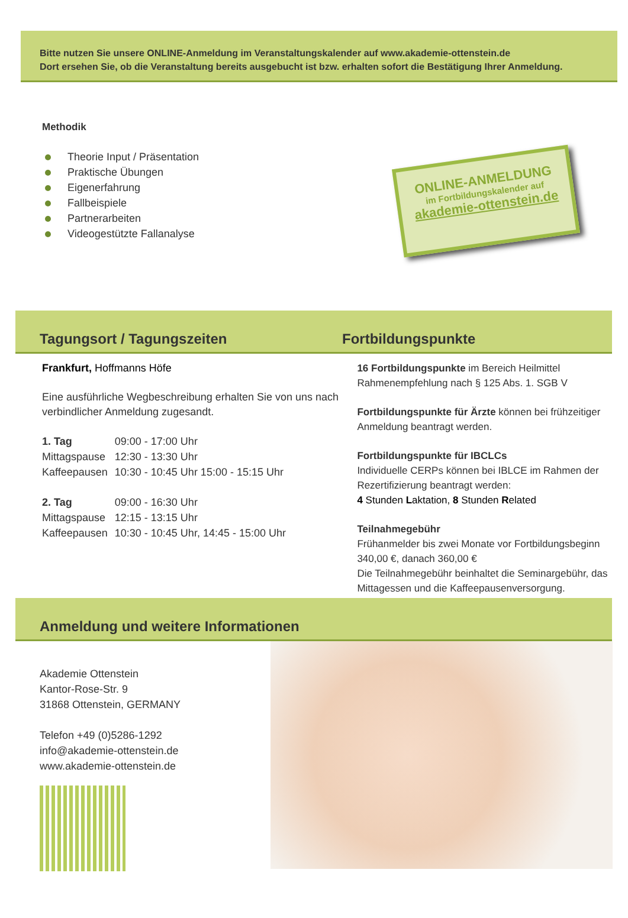Bitte nutzen Sie unsere ONLINE-Anmeldung im Veranstaltungskalender auf www.akademie-ottenstein.de
Dort ersehen Sie, ob die Veranstaltung bereits ausgebucht ist bzw. erhalten sofort die Bestätigung Ihrer Anmeldung.
Methodik
Theorie Input / Präsentation
Praktische Übungen
Eigenerfahrung
Fallbeispiele
Partnerarbeiten
Videogestützte Fallanalyse
ONLINE-ANMELDUNG
im Fortbildungskalender auf
akademie-ottenstein.de
Tagungsort / Tagungszeiten Fortbildungspunkte
Frankfurt, Hoffmanns Höfe
Eine ausführliche Wegbeschreibung erhalten Sie von uns nach verbindlicher Anmeldung zugesandt.
| 1. Tag | 09:00 - 17:00 Uhr |
| Mittagspause | 12:30 - 13:30 Uhr |
| Kaffeepausen | 10:30 - 10:45 Uhr 15:00 - 15:15 Uhr |
| 2. Tag | 09:00 - 16:30 Uhr |
| Mittagspause | 12:15 - 13:15 Uhr |
| Kaffeepausen | 10:30 - 10:45 Uhr, 14:45 - 15:00 Uhr |
16 Fortbildungspunkte im Bereich Heilmittel Rahmenempfehlung nach § 125 Abs. 1. SGB V
Fortbildungspunkte für Ärzte können bei frühzeitiger Anmeldung beantragt werden.
Fortbildungspunkte für IBCLCs
Individuelle CERPs können bei IBLCE im Rahmen der Rezertifizierung beantragt werden:
4 Stunden Laktation, 8 Stunden Related
Teilnahmegebühr
Frühanmelder bis zwei Monate vor Fortbildungsbeginn 340,00 €, danach 360,00 €
Die Teilnahmegebühr beinhaltet die Seminargebühr, das Mittagessen und die Kaffeepausenversorgung.
Anmeldung und weitere Informationen
Akademie Ottenstein
Kantor-Rose-Str. 9
31868 Ottenstein, GERMANY
Telefon +49 (0)5286-1292
info@akademie-ottenstein.de
www.akademie-ottenstein.de